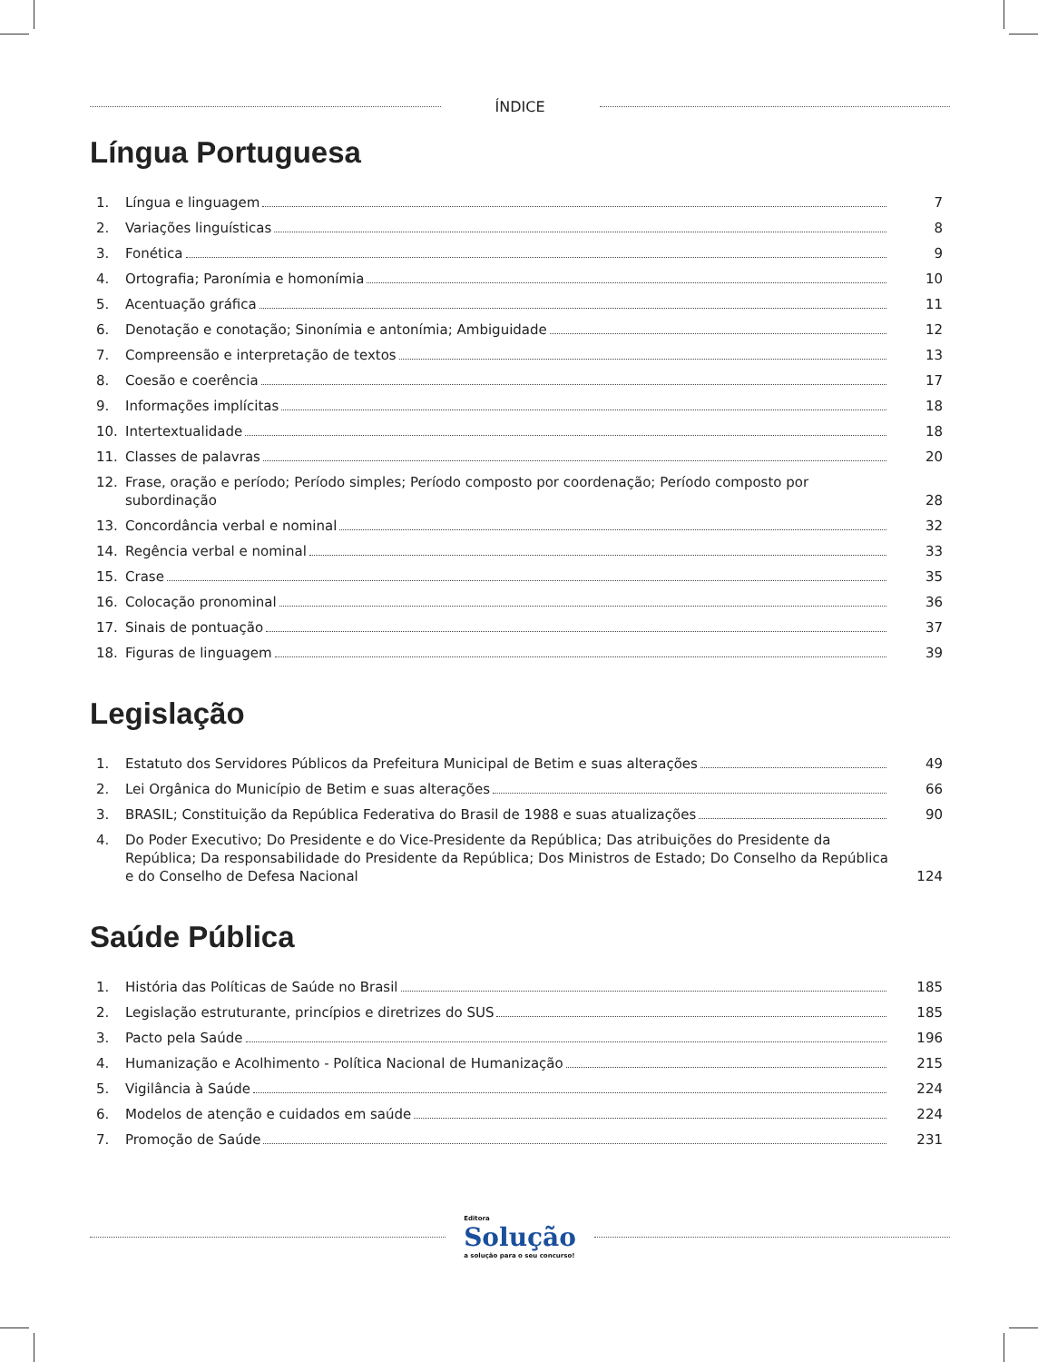ÍNDICE
Língua Portuguesa
1. Língua e linguagem 7
2. Variações linguísticas 8
3. Fonética 9
4. Ortografia; Paronímia e homonímia 10
5. Acentuação gráfica 11
6. Denotação e conotação; Sinonímia e antonímia; Ambiguidade 12
7. Compreensão e interpretação de textos 13
8. Coesão e coerência 17
9. Informações implícitas 18
10. Intertextualidade 18
11. Classes de palavras 20
12. Frase, oração e período; Período simples; Período composto por coordenação; Período composto por subordinação 28
13. Concordância verbal e nominal 32
14. Regência verbal e nominal 33
15. Crase 35
16. Colocação pronominal 36
17. Sinais de pontuação 37
18. Figuras de linguagem 39
Legislação
1. Estatuto dos Servidores Públicos da Prefeitura Municipal de Betim e suas alterações 49
2. Lei Orgânica do Município de Betim e suas alterações 66
3. BRASIL; Constituição da República Federativa do Brasil de 1988 e suas atualizações 90
4. Do Poder Executivo; Do Presidente e do Vice-Presidente da República; Das atribuições do Presidente da República; Da responsabilidade do Presidente da República; Dos Ministros de Estado; Do Conselho da República e do Conselho de Defesa Nacional 124
Saúde Pública
1. História das Políticas de Saúde no Brasil 185
2. Legislação estruturante, princípios e diretrizes do SUS 185
3. Pacto pela Saúde 196
4. Humanização e Acolhimento - Política Nacional de Humanização 215
5. Vigilância à Saúde 224
6. Modelos de atenção e cuidados em saúde 224
7. Promoção de Saúde 231
Editora
Solução
a solução para o seu concurso!